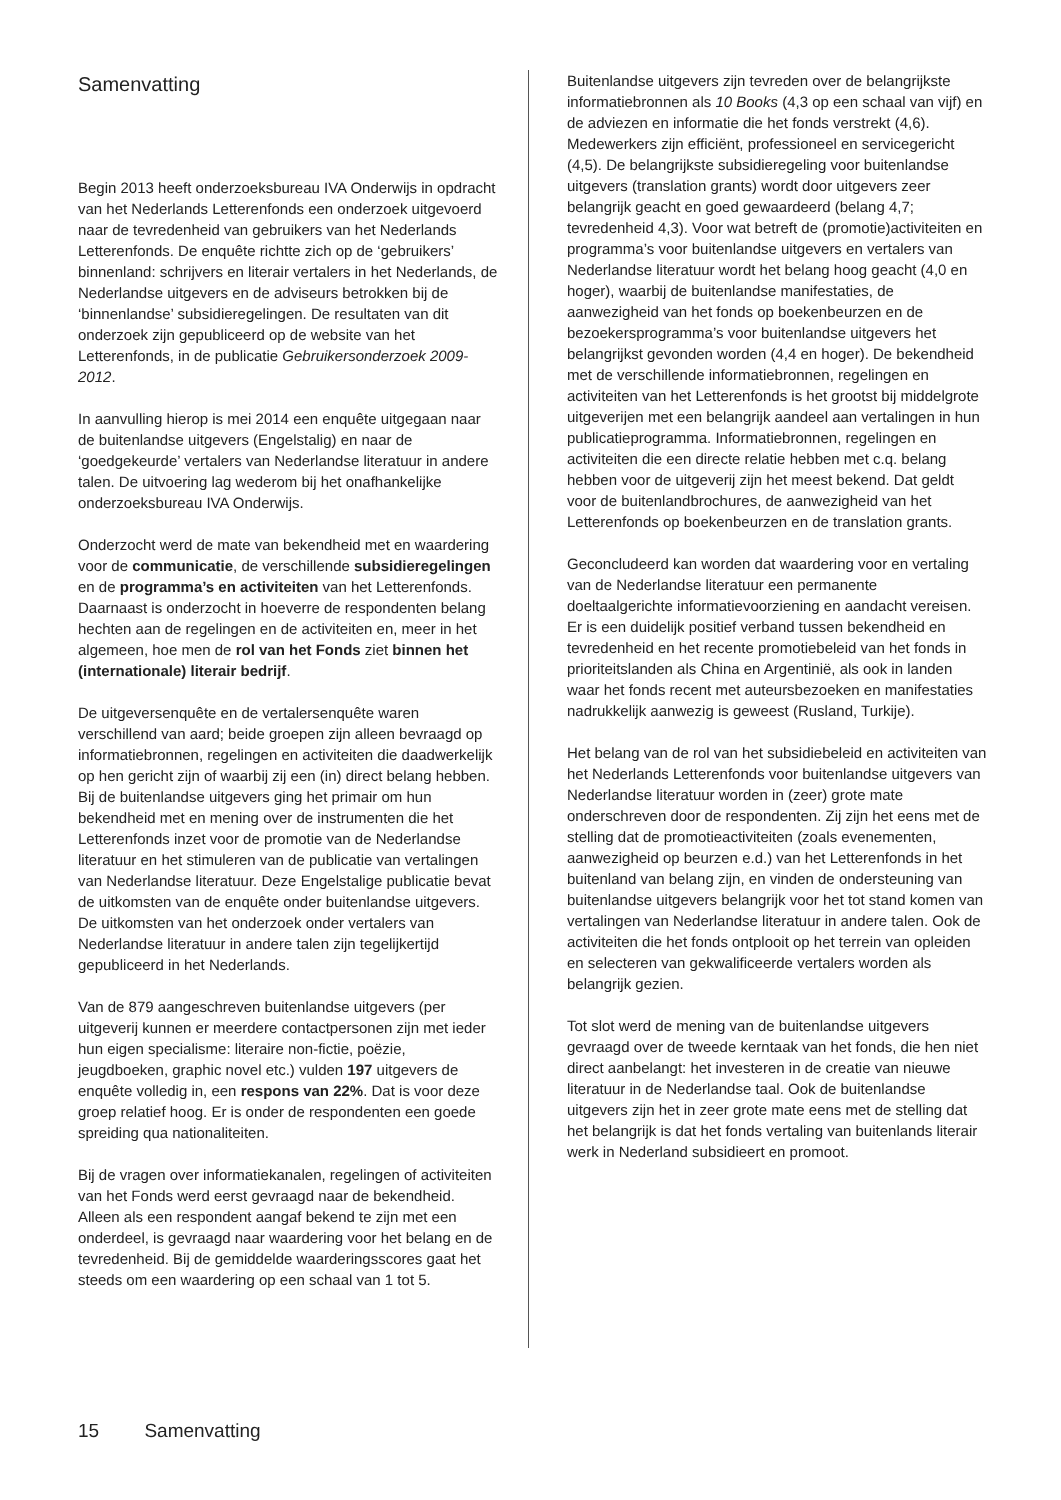Samenvatting
Begin 2013 heeft onderzoeksbureau IVA Onderwijs in opdracht van het Nederlands Letterenfonds een onderzoek uitgevoerd naar de tevredenheid van gebruikers van het Nederlands Letterenfonds. De enquête richtte zich op de ‘gebruikers’ binnenland: schrijvers en literair vertalers in het Nederlands, de Nederlandse uitgevers en de adviseurs betrokken bij de ‘binnenlandse’ subsidieregelingen. De resultaten van dit onderzoek zijn gepubliceerd op de website van het Letterenfonds, in de publicatie Gebruikersonderzoek 2009-2012.
In aanvulling hierop is mei 2014 een enquête uitgegaan naar de buitenlandse uitgevers (Engelstalig) en naar de ‘goedgekeurde’ vertalers van Nederlandse literatuur in andere talen. De uitvoering lag wederom bij het onafhankelijke onderzoeksbureau IVA Onderwijs.
Onderzocht werd de mate van bekendheid met en waardering voor de communicatie, de verschillende subsidieregelingen en de programma’s en activiteiten van het Letterenfonds. Daarnaast is onderzocht in hoeverre de respondenten belang hechten aan de regelingen en de activiteiten en, meer in het algemeen, hoe men de rol van het Fonds ziet binnen het (internationale) literair bedrijf.
De uitgeversenquête en de vertalersenquête waren verschillend van aard; beide groepen zijn alleen bevraagd op informatiebronnen, regelingen en activiteiten die daadwerkelijk op hen gericht zijn of waarbij zij een (in) direct belang hebben. Bij de buitenlandse uitgevers ging het primair om hun bekendheid met en mening over de instrumenten die het Letterenfonds inzet voor de promotie van de Nederlandse literatuur en het stimuleren van de publicatie van vertalingen van Nederlandse literatuur. Deze Engelstalige publicatie bevat de uitkomsten van de enquête onder buitenlandse uitgevers. De uitkomsten van het onderzoek onder vertalers van Nederlandse literatuur in andere talen zijn tegelijkertijd gepubliceerd in het Nederlands.
Van de 879 aangeschreven buitenlandse uitgevers (per uitgeverij kunnen er meerdere contactpersonen zijn met ieder hun eigen specialisme: literaire non-fictie, poëzie, jeugdboeken, graphic novel etc.) vulden 197 uitgevers de enquête volledig in, een respons van 22%. Dat is voor deze groep relatief hoog. Er is onder de respondenten een goede spreiding qua nationaliteiten.
Bij de vragen over informatiekanalen, regelingen of activiteiten van het Fonds werd eerst gevraagd naar de bekendheid. Alleen als een respondent aangaf bekend te zijn met een onderdeel, is gevraagd naar waardering voor het belang en de tevredenheid. Bij de gemiddelde waarderingsscores gaat het steeds om een waardering op een schaal van 1 tot 5.
Buitenlandse uitgevers zijn tevreden over de belangrijkste informatiebronnen als 10 Books (4,3 op een schaal van vijf) en de adviezen en informatie die het fonds verstrekt (4,6). Medewerkers zijn efficiënt, professioneel en servicegericht (4,5). De belangrijkste subsidieregeling voor buitenlandse uitgevers (translation grants) wordt door uitgevers zeer belangrijk geacht en goed gewaardeerd (belang 4,7; tevredenheid 4,3). Voor wat betreft de (promotie)activiteiten en programma’s voor buitenlandse uitgevers en vertalers van Nederlandse literatuur wordt het belang hoog geacht (4,0 en hoger), waarbij de buitenlandse manifestaties, de aanwezigheid van het fonds op boekenbeurzen en de bezoekersprogramma’s voor buitenlandse uitgevers het belangrijkst gevonden worden (4,4 en hoger). De bekendheid met de verschillende informatiebronnen, regelingen en activiteiten van het Letterenfonds is het grootst bij middelgrote uitgeverijen met een belangrijk aandeel aan vertalingen in hun publicatieprogramma. Informatiebronnen, regelingen en activiteiten die een directe relatie hebben met c.q. belang hebben voor de uitgeverij zijn het meest bekend. Dat geldt voor de buitenlandbrochures, de aanwezigheid van het Letterenfonds op boekenbeurzen en de translation grants.
Geconcludeerd kan worden dat waardering voor en vertaling van de Nederlandse literatuur een permanente doeltaalgerichte informatievoorziening en aandacht vereisen. Er is een duidelijk positief verband tussen bekendheid en tevredenheid en het recente promotiebeleid van het fonds in prioriteitslanden als China en Argentinië, als ook in landen waar het fonds recent met auteursbezoeken en manifestaties nadrukkelijk aanwezig is geweest (Rusland, Turkije).
Het belang van de rol van het subsidiebeleid en activiteiten van het Nederlands Letterenfonds voor buitenlandse uitgevers van Nederlandse literatuur worden in (zeer) grote mate onderschreven door de respondenten. Zij zijn het eens met de stelling dat de promotieactiviteiten (zoals evenementen, aanwezigheid op beurzen e.d.) van het Letterenfonds in het buitenland van belang zijn, en vinden de ondersteuning van buitenlandse uitgevers belangrijk voor het tot stand komen van vertalingen van Nederlandse literatuur in andere talen. Ook de activiteiten die het fonds ontplooit op het terrein van opleiden en selecteren van gekwalificeerde vertalers worden als belangrijk gezien.
Tot slot werd de mening van de buitenlandse uitgevers gevraagd over de tweede kerntaak van het fonds, die hen niet direct aanbelangt: het investeren in de creatie van nieuwe literatuur in de Nederlandse taal. Ook de buitenlandse uitgevers zijn het in zeer grote mate eens met de stelling dat het belangrijk is dat het fonds vertaling van buitenlands literair werk in Nederland subsidieert en promoot.
15 Samenvatting